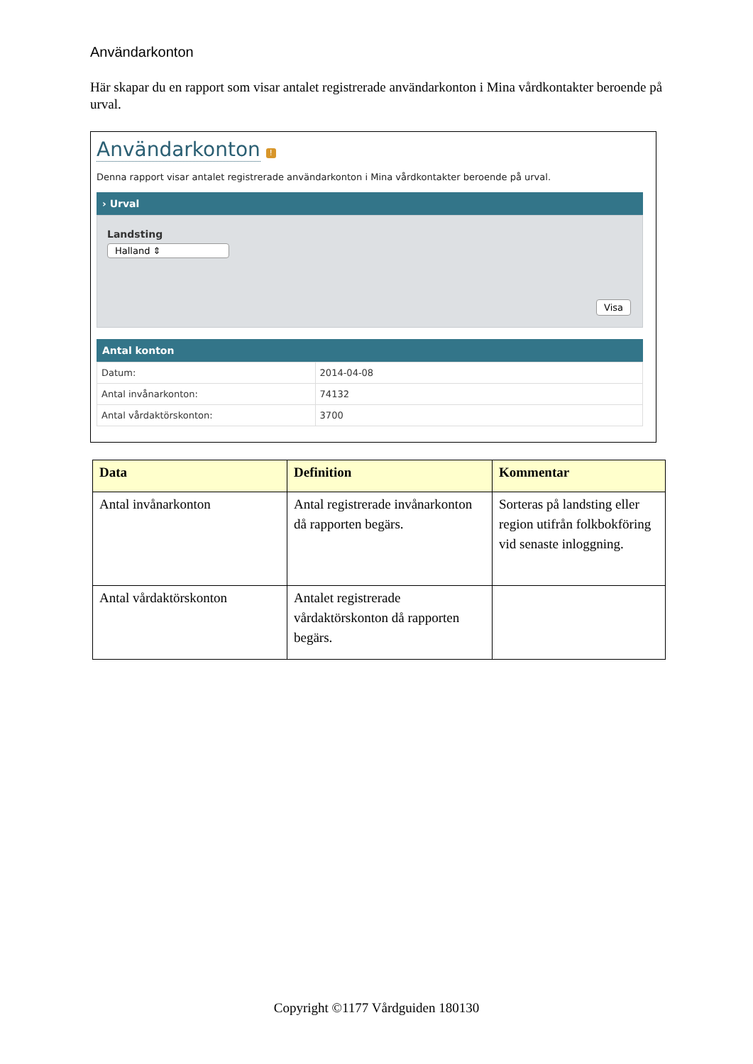Användarkonton
Här skapar du en rapport som visar antalet registrerade användarkonton i Mina vårdkontakter beroende på urval.
Användarkonton
!
Denna rapport visar antalet registrerade användarkonton i Mina vårdkontakter beroende på urval.
› Urval
Landsting
Halland ⇕
Visa
Antal konton
| Datum: | 2014-04-08 |
| Antal invånarkonton: | 74132 |
| Antal vårdaktörskonton: | 3700 |
| Data | Definition | Kommentar |
| --- | --- | --- |
| Antal invånarkonton | Antal registrerade invånarkonton då rapporten begärs. | Sorteras på landsting eller region utifrån folkbokföring vid senaste inloggning. |
| Antal vårdaktörskonton | Antalet registrerade vårdaktörskonton då rapporten begärs. | |
Copyright ©1177 Vårdguiden 180130